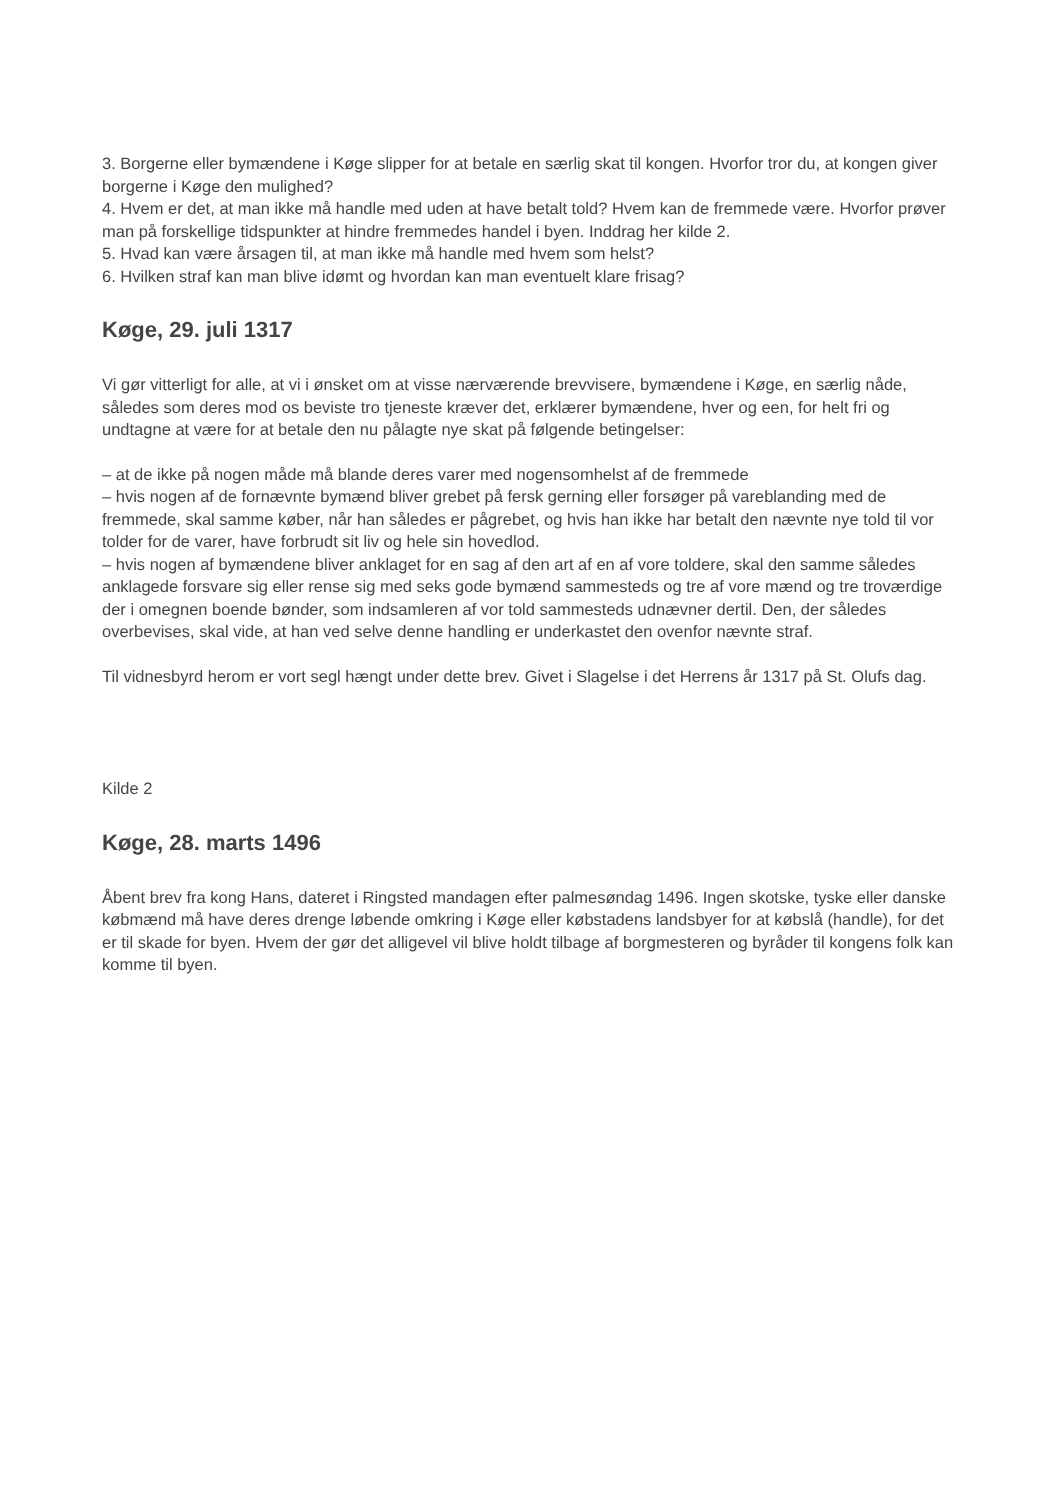3. Borgerne eller bymændene i Køge slipper for at betale en særlig skat til kongen. Hvorfor tror du, at kongen giver borgerne i Køge den mulighed?
4. Hvem er det, at man ikke må handle med uden at have betalt told? Hvem kan de fremmede være. Hvorfor prøver man på forskellige tidspunkter at hindre fremmedes handel i byen. Inddrag her kilde 2.
5. Hvad kan være årsagen til, at man ikke må handle med hvem som helst?
6. Hvilken straf kan man blive idømt og hvordan kan man eventuelt klare frisag?
Køge, 29. juli 1317
Vi gør vitterligt for alle, at vi i ønsket om at visse nærværende brevvisere, bymændene i Køge, en særlig nåde, således som deres mod os beviste tro tjeneste kræver det, erklærer bymændene, hver og een, for helt fri og undtagne at være for at betale den nu pålagte nye skat på følgende betingelser:
– at de ikke på nogen måde må blande deres varer med nogensomhelst af de fremmede
– hvis nogen af de fornævnte bymænd bliver grebet på fersk gerning eller forsøger på vareblanding med de fremmede, skal samme køber, når han således er pågrebet, og hvis han ikke har betalt den nævnte nye told til vor tolder for de varer, have forbrudt sit liv og hele sin hovedlod.
– hvis nogen af bymændene bliver anklaget for en sag af den art af en af vore toldere, skal den samme således anklagede forsvare sig eller rense sig med seks gode bymænd sammesteds og tre af vore mænd og tre troværdige der i omegnen boende bønder, som indsamleren af vor told sammesteds udnævner dertil. Den, der således overbevises, skal vide, at han ved selve denne handling er underkastet den ovenfor nævnte straf.
Til vidnesbyrd herom er vort segl hængt under dette brev. Givet i Slagelse i det Herrens år 1317 på St. Olufs dag.
Kilde 2
Køge, 28. marts 1496
Åbent brev fra kong Hans, dateret i Ringsted mandagen efter palmesøndag 1496. Ingen skotske, tyske eller danske købmænd må have deres drenge løbende omkring i Køge eller købstadens landsbyer for at købslå (handle), for det er til skade for byen. Hvem der gør det alligevel vil blive holdt tilbage af borgmesteren og byråder til kongens folk kan komme til byen.